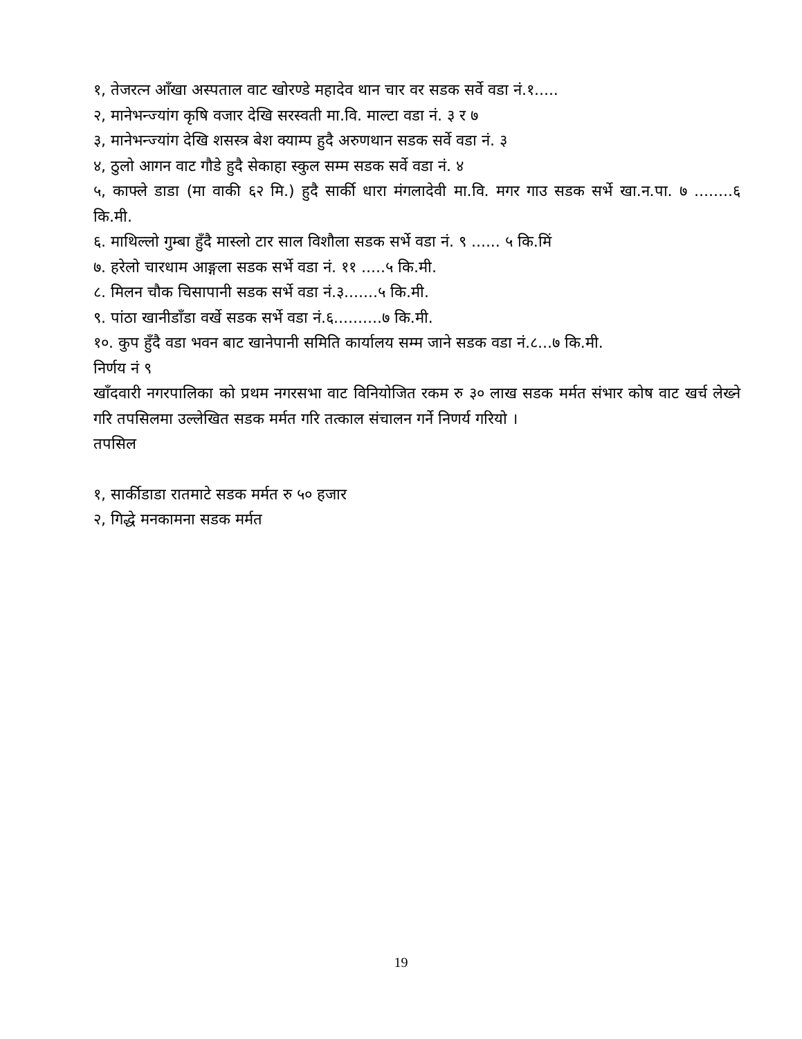१, तेजरत्न आँखा अस्पताल वाट खोरण्डे महादेव थान चार वर सडक सर्वे वडा नं.१.....
२, मानेभन्ज्यांग कृषि वजार देखि सरस्वती मा.वि. माल्टा वडा नं. ३ र ७
३, मानेभन्ज्यांग देखि शसस्त्र बेश क्याम्प हुदै अरुणथान सडक सर्वे वडा नं. ३
४, ठुलो आगन वाट गौडे हुदै सेकाहा स्कुल सम्म सडक सर्वे वडा नं. ४
५, काफ्ले डाडा (मा वाकी ६२ मि.) हुदै सार्की धारा मंगलादेवी मा.वि. मगर गाउ सडक सर्भे खा.न.पा. ७ ........६ कि.मी.
६. माथिल्लो गुम्बा हुँदै मास्लो टार साल विशौला सडक सर्भे वडा नं. ९ ...... ५ कि.मिं
७. हरेलो चारधाम आङ्गला सडक सर्भे वडा नं. ११ .....५ कि.मी.
८. मिलन चौक चिसापानी सडक सर्भे वडा नं.३.......५ कि.मी.
९. पांठा खानीडाँडा वर्खे सडक सर्भे वडा नं.६..........७ कि.मी.
१०. कुप हुँदै वडा भवन बाट खानेपानी समिति कार्यालय सम्म जाने सडक वडा नं.८...७ कि.मी.
निर्णय नं ९
खाँदवारी नगरपालिका को प्रथम नगरसभा वाट विनियोजित रकम रु ३० लाख सडक मर्मत संभार कोष वाट खर्च लेख्ने गरि तपसिलमा उल्लेखित सडक मर्मत गरि तत्काल संचालन गर्ने निणर्य गरियो ।
तपसिल
१, सार्कीडाडा रातमाटे सडक मर्मत रु ५० हजार
२, गिद्धे मनकामना सडक मर्मत
19